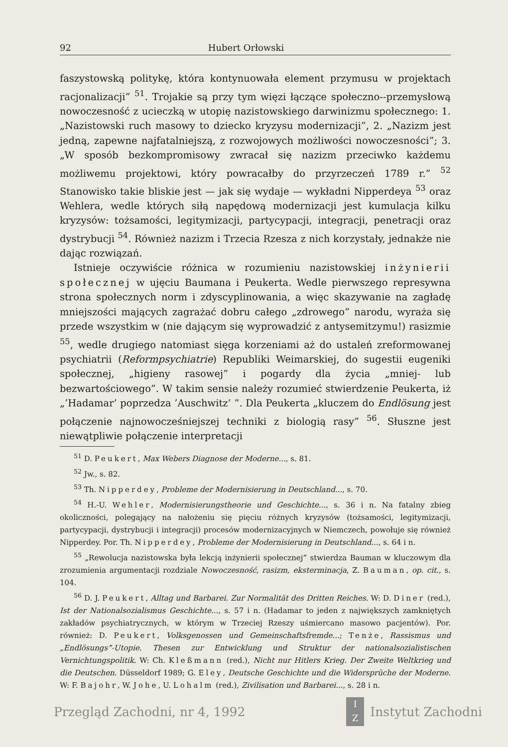92 Hubert Orłowski
faszystowską politykę, która kontynuowała element przymusu w projektach racjonalizacji” <sup>51</sup>. Trojakie są przy tym więzi łączące społeczno--przemysłową nowoczesność z ucieczką w utopię nazistowskiego darwinizmu społecznego: 1. „Nazistowski ruch masowy to dziecko kryzysu modernizacji”, 2. „Nazizm jest jedną, zapewne najfatalniejszą, z rozwojowych możliwości nowoczesności”; 3. „W sposób bezkompromisowy zwracał się nazizm przeciwko każdemu możliwemu projektowi, który powracałby do przyrzeczeń 1789 r.” <sup>52</sup> Stanowisko takie bliskie jest — jak się wydaje — wykładni Nipperdeya <sup>53</sup> oraz Wehlera, wedle których siłą napędową modernizacji jest kumulacja kilku kryzysów: tożsamości, legitymizacji, partycypacji, integracji, penetracji oraz dystrybucji <sup>54</sup>. Również nazizm i Trzecia Rzesza z nich korzystały, jednakże nie dając rozwiązań.
Istnieje oczywiście różnica w rozumieniu nazistowskiej inżynierii społecznej w ujęciu Baumana i Peukerta. Wedle pierwszego represywna strona społecznych norm i zdyscyplinowania, a więc skazywanie na zagładę mniejszości mających zagrażać dobru całego „zdrowego” narodu, wyraża się przede wszystkim w (nie dającym się wyprowadzić z antysemitzymu!) rasizmie <sup>55</sup>, wedle drugiego natomiast sięga korzeniami aż do ustaleń zreformowanej psychiatrii (Reformpsychiatrie) Republiki Weimarskiej, do sugestii eugeniki społecznej, „higieny rasowej” i pogardy dla życia „mniej- lub bezwartościowego”. W takim sensie należy rozumieć stwierdzenie Peukerta, iż „’Hadamar’ poprzedza ’Auschwitz’ ”. Dla Peukerta „kluczem do Endlösung jest połączenie najnowocześniejszej techniki z biologią rasy” <sup>56</sup>. Słuszne jest niewątpliwie połączenie interpretacji
<sup>51</sup> D. Peukert, Max Webers Diagnose der Moderne..., s. 81.
<sup>52</sup> Jw., s. 82.
<sup>53</sup> Th. Nipperdey, Probleme der Modernisierung in Deutschland..., s. 70.
<sup>54</sup> H.-U. Wehler, Modernisierungstheorie und Geschichte..., s. 36 i n. Na fatalny zbieg okoliczności, polegający na nałożeniu się pięciu różnych kryzysów (tożsamości, legitymizacji, partycypacji, dystrybucji i integracji) procesów modernizacyjnych w Niemczech, powołuje się również Nipperdey. Por. Th. Nipperdey, Probleme der Modernisierung in Deutschland..., s. 64 i n.
<sup>55</sup> „Rewolucja nazistowska była lekcją inżynierii społecznej” stwierdza Bauman w kluczowym dla zrozumienia argumentacji rozdziale Nowoczesność, rasizm, eksterminacja, Z. Bauman, op. cit., s. 104.
<sup>56</sup> D. J. Peukert, Alltag und Barbarei. Zur Normalität des Dritten Reiches. W: D. Diner (red.), Ist der Nationalsozialismus Geschichte..., s. 57 i n. (Hadamar to jeden z największych zamkniętych zakładów psychiatrycznych, w którym w Trzeciej Rzeszy uśmiercano masowo pacjentów). Por. również: D. Peukert, Volksgenossen und Gemeinschaftsfremde...; Tenże, Rassismus und „Endlösungs”-Utopie. Thesen zur Entwicklung und Struktur der nationalsozialistischen Vernichtungspolitik. W: Ch. Kleßmann (red.), Nicht nur Hitlers Krieg. Der Zweite Weltkrieg und die Deutschen. Düsseldorf 1989; G. Eley, Deutsche Geschichte und die Widersprüche der Moderne. W: F. Bajohr, W. Johe, U. Lohalm (red.), Zivilisation und Barbarei..., s. 28 i n.
Przegląd Zachodni, nr 4, 1992
I
Z
Instytut Zachodni